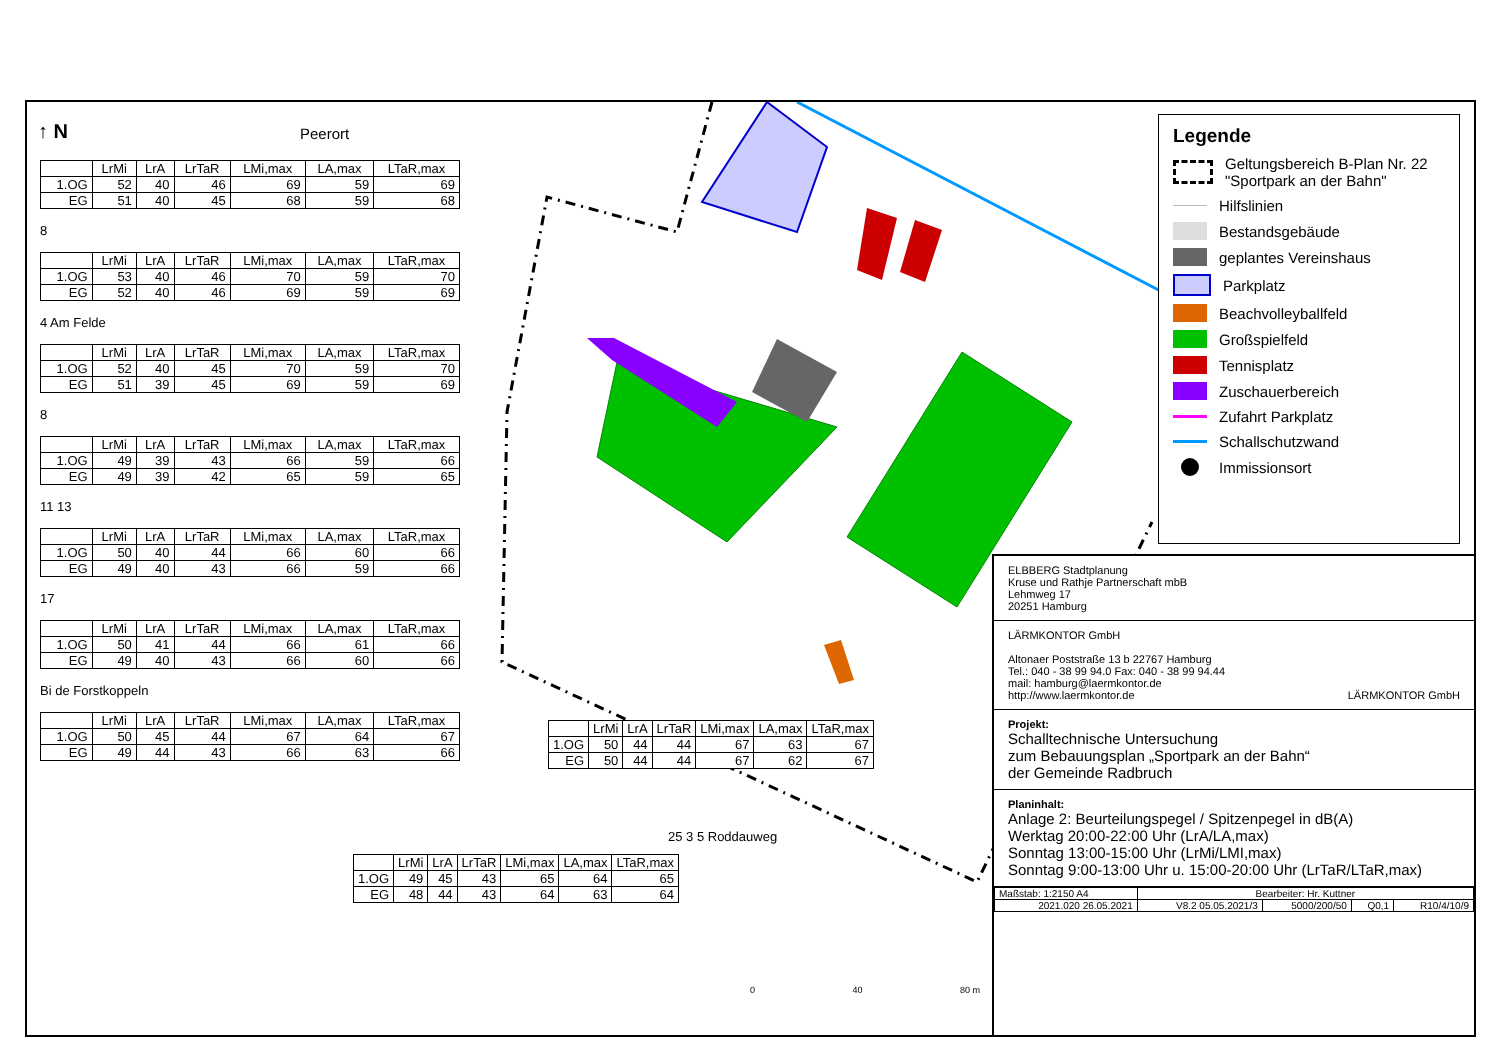| | LrMi | LrA | LrTaR | LMi,max | LA,max | LTaR,max |
| --- | --- | --- | --- | --- | --- | --- |
| 1.OG | 52 | 40 | 46 | 69 | 59 | 69 |
| EG | 51 | 40 | 45 | 68 | 59 | 68 |
8
| | LrMi | LrA | LrTaR | LMi,max | LA,max | LTaR,max |
| --- | --- | --- | --- | --- | --- | --- |
| 1.OG | 53 | 40 | 46 | 70 | 59 | 70 |
| EG | 52 | 40 | 46 | 69 | 59 | 69 |
4 Am Felde
| | LrMi | LrA | LrTaR | LMi,max | LA,max | LTaR,max |
| --- | --- | --- | --- | --- | --- | --- |
| 1.OG | 52 | 40 | 45 | 70 | 59 | 70 |
| EG | 51 | 39 | 45 | 69 | 59 | 69 |
8
| | LrMi | LrA | LrTaR | LMi,max | LA,max | LTaR,max |
| --- | --- | --- | --- | --- | --- | --- |
| 1.OG | 49 | 39 | 43 | 66 | 59 | 66 |
| EG | 49 | 39 | 42 | 65 | 59 | 65 |
11 13
| | LrMi | LrA | LrTaR | LMi,max | LA,max | LTaR,max |
| --- | --- | --- | --- | --- | --- | --- |
| 1.OG | 50 | 40 | 44 | 66 | 60 | 66 |
| EG | 49 | 40 | 43 | 66 | 59 | 66 |
17
| | LrMi | LrA | LrTaR | LMi,max | LA,max | LTaR,max |
| --- | --- | --- | --- | --- | --- | --- |
| 1.OG | 50 | 41 | 44 | 66 | 61 | 66 |
| EG | 49 | 40 | 43 | 66 | 60 | 66 |
Bi de Forstkoppeln
| | LrMi | LrA | LrTaR | LMi,max | LA,max | LTaR,max |
| --- | --- | --- | --- | --- | --- | --- |
| 1.OG | 50 | 45 | 44 | 67 | 64 | 67 |
| EG | 49 | 44 | 43 | 66 | 63 | 66 |
| | LrMi | LrA | LrTaR | LMi,max | LA,max | LTaR,max |
| --- | --- | --- | --- | --- | --- | --- |
| 1.OG | 50 | 44 | 44 | 67 | 63 | 67 |
| EG | 50 | 44 | 44 | 67 | 62 | 67 |
25 3 5 Roddauweg
| | LrMi | LrA | LrTaR | LMi,max | LA,max | LTaR,max |
| --- | --- | --- | --- | --- | --- | --- |
| 1.OG | 49 | 45 | 43 | 65 | 64 | 65 |
| EG | 48 | 44 | 43 | 64 | 63 | 64 |
Peerort
↑ N
0 40 80 m
Legende
Geltungsbereich B-Plan Nr. 22 "Sportpark an der Bahn"
Hilfslinien
Bestandsgebäude
geplantes Vereinshaus
Parkplatz
Beachvolleyballfeld
Großspielfeld
Tennisplatz
Zuschauerbereich
Zufahrt Parkplatz
Schallschutzwand
Immissionsort
ELBBERG Stadtplanung
Kruse und Rathje Partnerschaft mbB
Lehmweg 17
20251 Hamburg
LÄRMKONTOR GmbH
Altonaer Poststraße 13 b 22767 Hamburg
Tel.: 040 - 38 99 94.0 Fax: 040 - 38 99 94.44
mail: hamburg@laermkontor.de
http://www.laermkontor.de LÄRMKONTOR GmbH
Projekt:
Schalltechnische Untersuchung
zum Bebauungsplan „Sportpark an der Bahn“
der Gemeinde Radbruch
Planinhalt:
Anlage 2: Beurteilungspegel / Spitzenpegel in dB(A)
Werktag 20:00-22:00 Uhr (LrA/LA,max)
Sonntag 13:00-15:00 Uhr (LrMi/LMI,max)
Sonntag 9:00-13:00 Uhr u. 15:00-20:00 Uhr (LrTaR/LTaR,max)
| Maßstab: 1:2150 A4 | Bearbeiter: Hr. Kuttner | | | |
| 2021.020 26.05.2021 | V8.2 05.05.2021/3 | 5000/200/50 | Q0,1 | R10/4/10/9 |